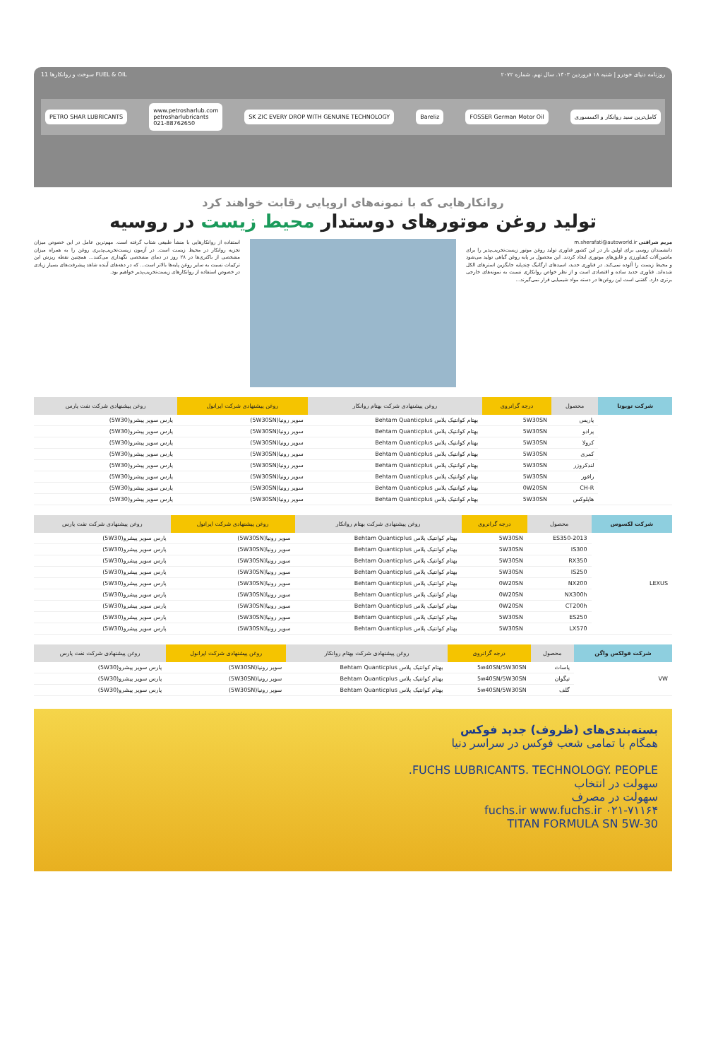روزنامه دنیای خودرو | شنبه ۱۸ فروردین ۱۴۰۳. سال نهم. شماره ۲۰۷۲ FUEL & OIL سوخت و روانکارها 11
کامل‌ترین سبد روانکار و اکسسوری
FOSSER German Motor Oil Bareliz
SK ZIC EVERY DROP WITH GENUINE TECHNOLOGY
www.petrosharlub.com
petrosharlubricants
021-88762650
PETRO SHAR LUBRICANTS
روانکارهایی که با نمونه‌های اروپایی رقابت خواهند کرد
تولید روغن موتورهای دوستدار محیط زیست در روسیه
مریم شرافتی m.sherafati@autoworld.ir
دانشمندان روسی برای اولین بار در این کشور فناوری تولید روغن موتور زیست‌تخریب‌پذیر را برای ماشین‌آلات کشاورزی و قایق‌های موتوری ایجاد کردند. این محصول بر پایه روغن گیاهی تولید می‌شود و محیط زیست را آلوده نمی‌کند. در فناوری جدید، اسیدهای ارگانیگ چندپایه جایگزین استرهای الکل شده‌اند. فناوری جدید ساده و اقتصادی است و از نظر خواص روانکاری نسبت به نمونه‌های خارجی برتری دارد. گفتنی است این روغن‌ها در دسته مواد شیمیایی قرار نمی‌گیرند...
استفاده از روانکارهایی با منشأ طبیعی شتاب گرفته است. مهم‌ترین عامل در این خصوص میزان تجزیه روانکار در محیط زیست است. در آزمون زیست‌تخریب‌پذیری روغن را به همراه میزان مشخصی از باکتری‌ها در ۲۸ روز در دمای مشخصی نگهداری می‌کنند... همچنین نقطه ریزش این ترکیبات نسبت به سایر روغن پایه‌ها بالاتر است... که در دهه‌های آینده شاهد پیشرفت‌های بسیار زیادی در خصوص استفاده از روانکارهای زیست‌تخریب‌پذیر خواهیم بود.
| شرکت تویوتا | محصول | درجه گرانروی | روغن پیشنهادی شرکت بهتام روانکار | روغن پیشنهادی شرکت ایرانول | روغن پیشنهادی شرکت نفت پارس |
| --- | --- | --- | --- | --- | --- |
| | یاریس | 5W30SN | بهتام کوانتیک پلاس Behtam Quanticplus | سوپر رونیا(5W30SN) | پارس سوپر پیشرو(5W30) |
| | پرادو | 5W30SN | بهتام کوانتیک پلاس Behtam Quanticplus | سوپر رونیا(5W30SN) | پارس سوپر پیشرو(5W30) |
| | کرولا | 5W30SN | بهتام کوانتیک پلاس Behtam Quanticplus | سوپر رونیا(5W30SN) | پارس سوپر پیشرو(5W30) |
| | کمری | 5W30SN | بهتام کوانتیک پلاس Behtam Quanticplus | سوپر رونیا(5W30SN) | پارس سوپر پیشرو(5W30) |
| | لندکروزر | 5W30SN | بهتام کوانتیک پلاس Behtam Quanticplus | سوپر رونیا(5W30SN) | پارس سوپر پیشرو(5W30) |
| | رافور | 5W30SN | بهتام کوانتیک پلاس Behtam Quanticplus | سوپر رونیا(5W30SN) | پارس سوپر پیشرو(5W30) |
| | CH-R | 0W20SN | بهتام کوانتیک پلاس Behtam Quanticplus | سوپر رونیا(5W30SN) | پارس سوپر پیشرو(5W30) |
| | هایلوکس | 5W30SN | بهتام کوانتیک پلاس Behtam Quanticplus | سوپر رونیا(5W30SN) | پارس سوپر پیشرو(5W30) |
| شرکت لکسوس | محصول | درجه گرانروی | روغن پیشنهادی شرکت بهتام روانکار | روغن پیشنهادی شرکت ایرانول | روغن پیشنهادی شرکت نفت پارس |
| --- | --- | --- | --- | --- | --- |
| LEXUS | ES350-2013 | 5W30SN | بهتام کوانتیک پلاس Behtam Quanticplus | سوپر رونیا(5W30SN) | پارس سوپر پیشرو(5W30) |
| | IS300 | 5W30SN | بهتام کوانتیک پلاس Behtam Quanticplus | سوپر رونیا(5W30SN) | پارس سوپر پیشرو(5W30) |
| | RX350 | 5W30SN | بهتام کوانتیک پلاس Behtam Quanticplus | سوپر رونیا(5W30SN) | پارس سوپر پیشرو(5W30) |
| | IS250 | 5W30SN | بهتام کوانتیک پلاس Behtam Quanticplus | سوپر رونیا(5W30SN) | پارس سوپر پیشرو(5W30) |
| | NX200 | 0W20SN | بهتام کوانتیک پلاس Behtam Quanticplus | سوپر رونیا(5W30SN) | پارس سوپر پیشرو(5W30) |
| | NX300h | 0W20SN | بهتام کوانتیک پلاس Behtam Quanticplus | سوپر رونیا(5W30SN) | پارس سوپر پیشرو(5W30) |
| | CT200h | 0W20SN | بهتام کوانتیک پلاس Behtam Quanticplus | سوپر رونیا(5W30SN) | پارس سوپر پیشرو(5W30) |
| | ES250 | 5W30SN | بهتام کوانتیک پلاس Behtam Quanticplus | سوپر رونیا(5W30SN) | پارس سوپر پیشرو(5W30) |
| | LX570 | 5W30SN | بهتام کوانتیک پلاس Behtam Quanticplus | سوپر رونیا(5W30SN) | پارس سوپر پیشرو(5W30) |
| شرکت فولکس واگن | محصول | درجه گرانروی | روغن پیشنهادی شرکت بهتام روانکار | روغن پیشنهادی شرکت ایرانول | روغن پیشنهادی شرکت نفت پارس |
| --- | --- | --- | --- | --- | --- |
| VW | پاسات | 5w40SN/5W30SN | بهتام کوانتیک پلاس Behtam Quanticplus | سوپر رونیا(5W30SN) | پارس سوپر پیشرو(5W30) |
| | تیگوان | 5w40SN/5W30SN | بهتام کوانتیک پلاس Behtam Quanticplus | سوپر رونیا(5W30SN) | پارس سوپر پیشرو(5W30) |
| | گلف | 5w40SN/5W30SN | بهتام کوانتیک پلاس Behtam Quanticplus | سوپر رونیا(5W30SN) | پارس سوپر پیشرو(5W30) |
بسته‌بندی‌های (ظروف) جدید فوکس
همگام با تمامی شعب فوکس در سراسر دنیا
FUCHS LUBRICANTS. TECHNOLOGY. PEOPLE.
سهولت در انتخاب
سهولت در مصرف
fuchs.ir www.fuchs.ir ۰۲۱-۷۱۱۶۴
TITAN FORMULA SN 5W-30